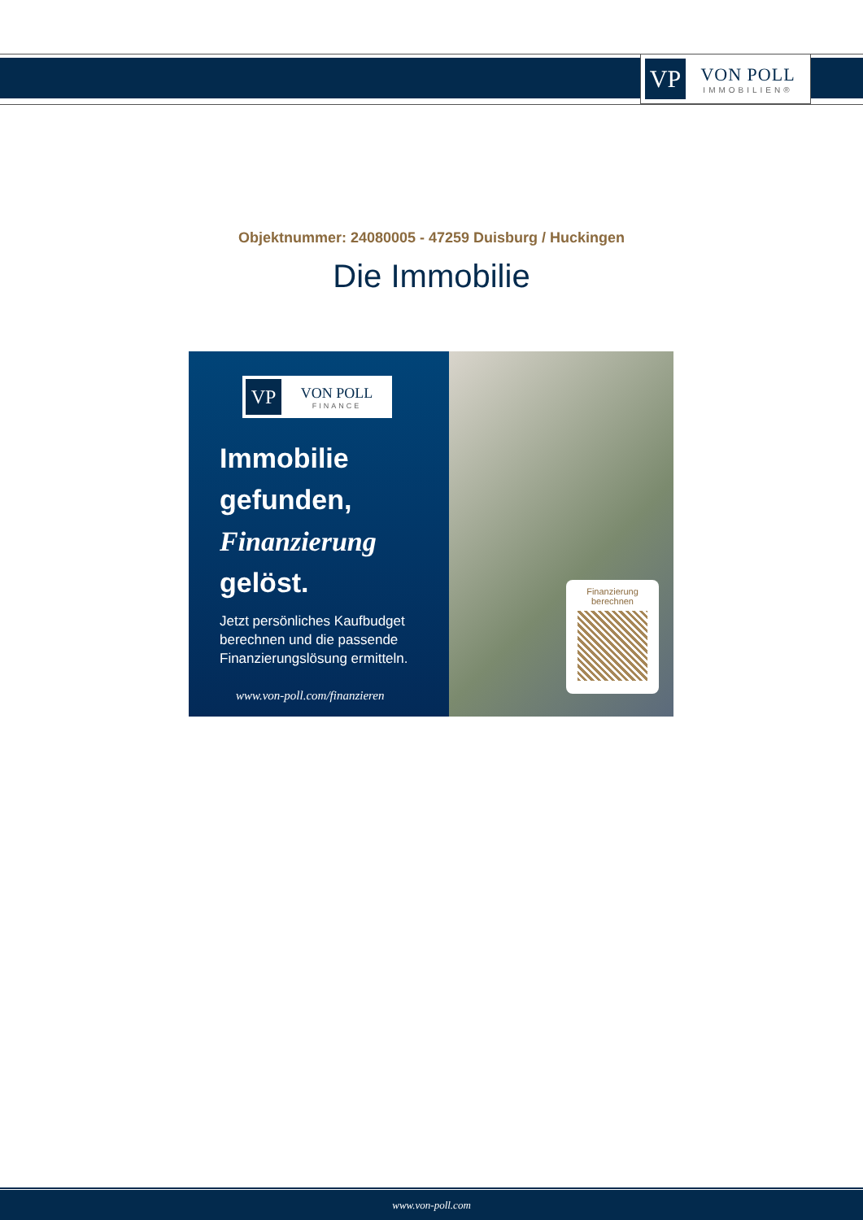VP
VON POLL
IMMOBILIEN®
Objektnummer: 24080005 - 47259 Duisburg / Huckingen
Die Immobilie
VP
VON POLL
FINANCE
Immobilie
gefunden,
Finanzierung
gelöst.
Jetzt persönliches Kaufbudget berechnen und die passende Finanzierungslösung ermitteln.
www.von-poll.com/finanzieren
Finanzierung
berechnen
www.von-poll.com